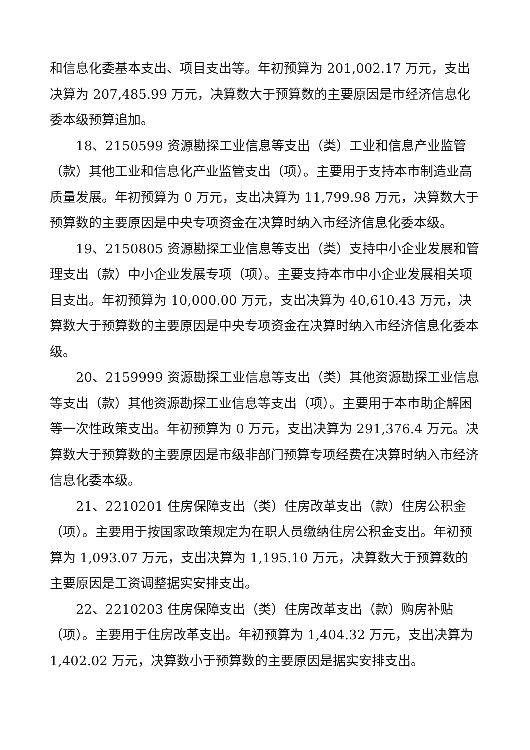和信息化委基本支出、项目支出等。年初预算为 201,002.17 万元，支出决算为 207,485.99 万元，决算数大于预算数的主要原因是市经济信息化委本级预算追加。
18、2150599 资源勘探工业信息等支出（类）工业和信息产业监管（款）其他工业和信息化产业监管支出（项）。主要用于支持本市制造业高质量发展。年初预算为 0 万元，支出决算为 11,799.98 万元，决算数大于预算数的主要原因是中央专项资金在决算时纳入市经济信息化委本级。
19、2150805 资源勘探工业信息等支出（类）支持中小企业发展和管理支出（款）中小企业发展专项（项）。主要支持本市中小企业发展相关项目支出。年初预算为 10,000.00 万元，支出决算为 40,610.43 万元，决算数大于预算数的主要原因是中央专项资金在决算时纳入市经济信息化委本级。
20、2159999 资源勘探工业信息等支出（类）其他资源勘探工业信息等支出（款）其他资源勘探工业信息等支出（项）。主要用于本市助企解困等一次性政策支出。年初预算为 0 万元，支出决算为 291,376.4 万元。决算数大于预算数的主要原因是市级非部门预算专项经费在决算时纳入市经济信息化委本级。
21、2210201 住房保障支出（类）住房改革支出（款）住房公积金（项）。主要用于按国家政策规定为在职人员缴纳住房公积金支出。年初预算为 1,093.07 万元，支出决算为 1,195.10 万元，决算数大于预算数的主要原因是工资调整据实安排支出。
22、2210203 住房保障支出（类）住房改革支出（款）购房补贴（项）。主要用于住房改革支出。年初预算为 1,404.32 万元，支出决算为 1,402.02 万元，决算数小于预算数的主要原因是据实安排支出。